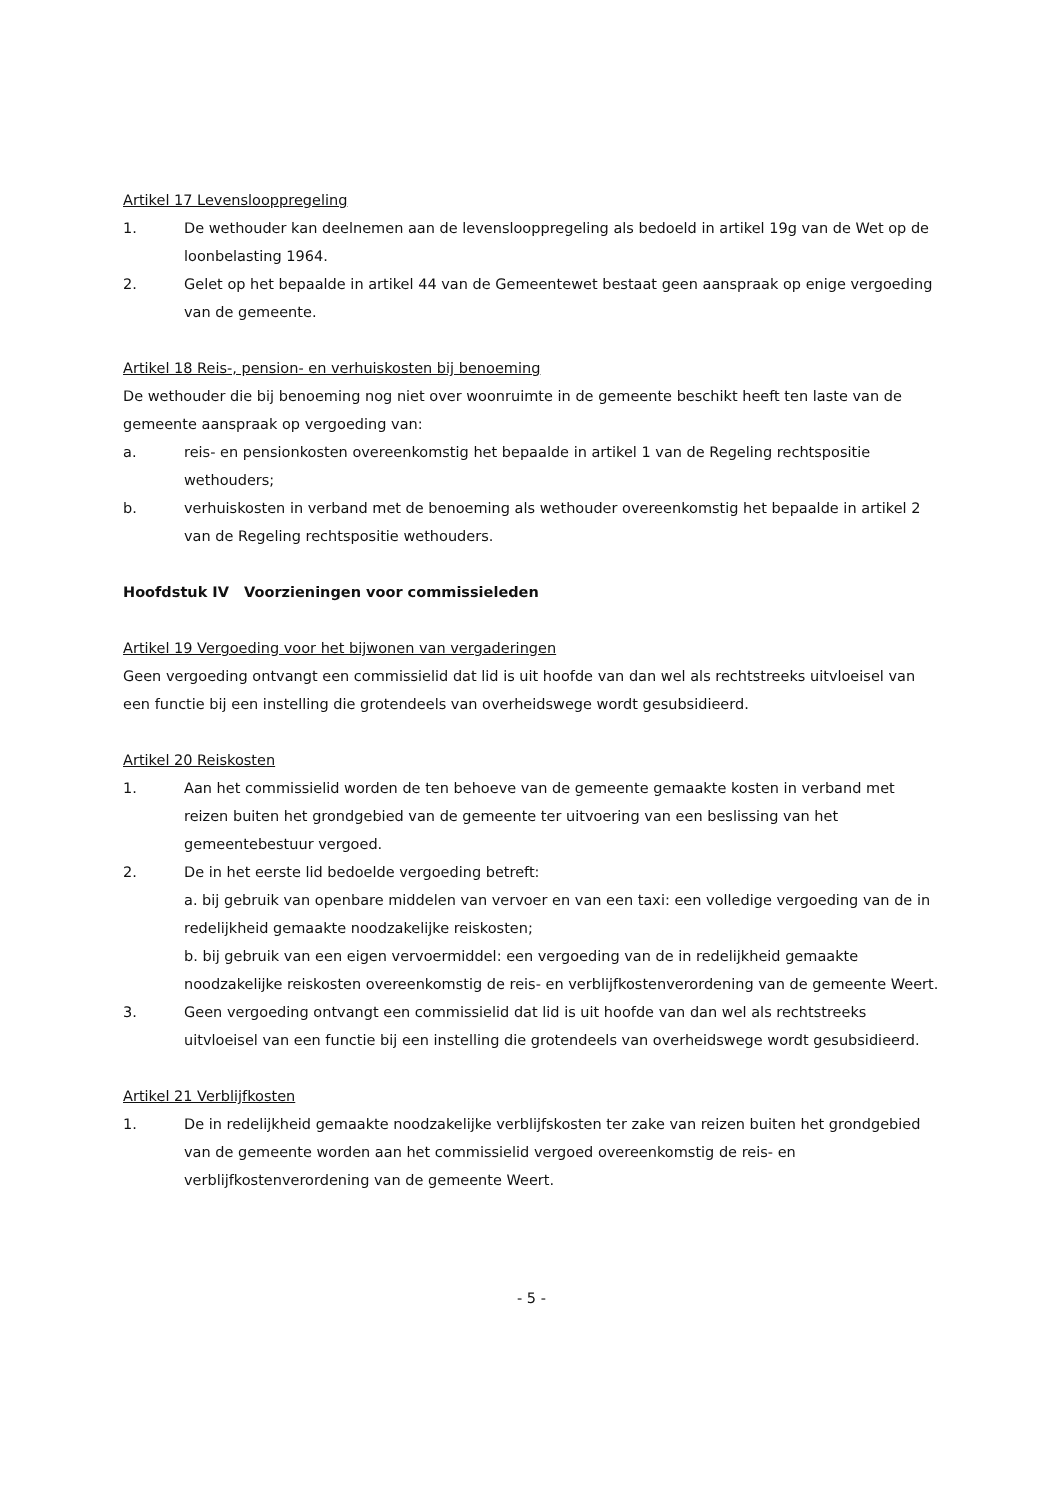Artikel 17 Levenslooppregeling
1. De wethouder kan deelnemen aan de levenslooppregeling als bedoeld in artikel 19g van de Wet op de loonbelasting 1964.
2. Gelet op het bepaalde in artikel 44 van de Gemeentewet bestaat geen aanspraak op enige vergoeding van de gemeente.
Artikel 18 Reis-, pension- en verhuiskosten bij benoeming
De wethouder die bij benoeming nog niet over woonruimte in de gemeente beschikt heeft ten laste van de gemeente aanspraak op vergoeding van:
a. reis- en pensionkosten overeenkomstig het bepaalde in artikel 1 van de Regeling rechtspositie wethouders;
b. verhuiskosten in verband met de benoeming als wethouder overeenkomstig het bepaalde in artikel 2 van de Regeling rechtspositie wethouders.
Hoofdstuk IV Voorzieningen voor commissieleden
Artikel 19 Vergoeding voor het bijwonen van vergaderingen
Geen vergoeding ontvangt een commissielid dat lid is uit hoofde van dan wel als rechtstreeks uitvloeisel van een functie bij een instelling die grotendeels van overheidswege wordt gesubsidieerd.
Artikel 20 Reiskosten
1. Aan het commissielid worden de ten behoeve van de gemeente gemaakte kosten in verband met reizen buiten het grondgebied van de gemeente ter uitvoering van een beslissing van het gemeentebestuur vergoed.
2. De in het eerste lid bedoelde vergoeding betreft:
a. bij gebruik van openbare middelen van vervoer en van een taxi: een volledige vergoeding van de in redelijkheid gemaakte noodzakelijke reiskosten;
b. bij gebruik van een eigen vervoermiddel: een vergoeding van de in redelijkheid gemaakte noodzakelijke reiskosten overeenkomstig de reis- en verblijfkostenverordening van de gemeente Weert.
3. Geen vergoeding ontvangt een commissielid dat lid is uit hoofde van dan wel als rechtstreeks uitvloeisel van een functie bij een instelling die grotendeels van overheidswege wordt gesubsidieerd.
Artikel 21 Verblijfkosten
1. De in redelijkheid gemaakte noodzakelijke verblijfskosten ter zake van reizen buiten het grondgebied van de gemeente worden aan het commissielid vergoed overeenkomstig de reis- en verblijfkostenverordening van de gemeente Weert.
- 5 -